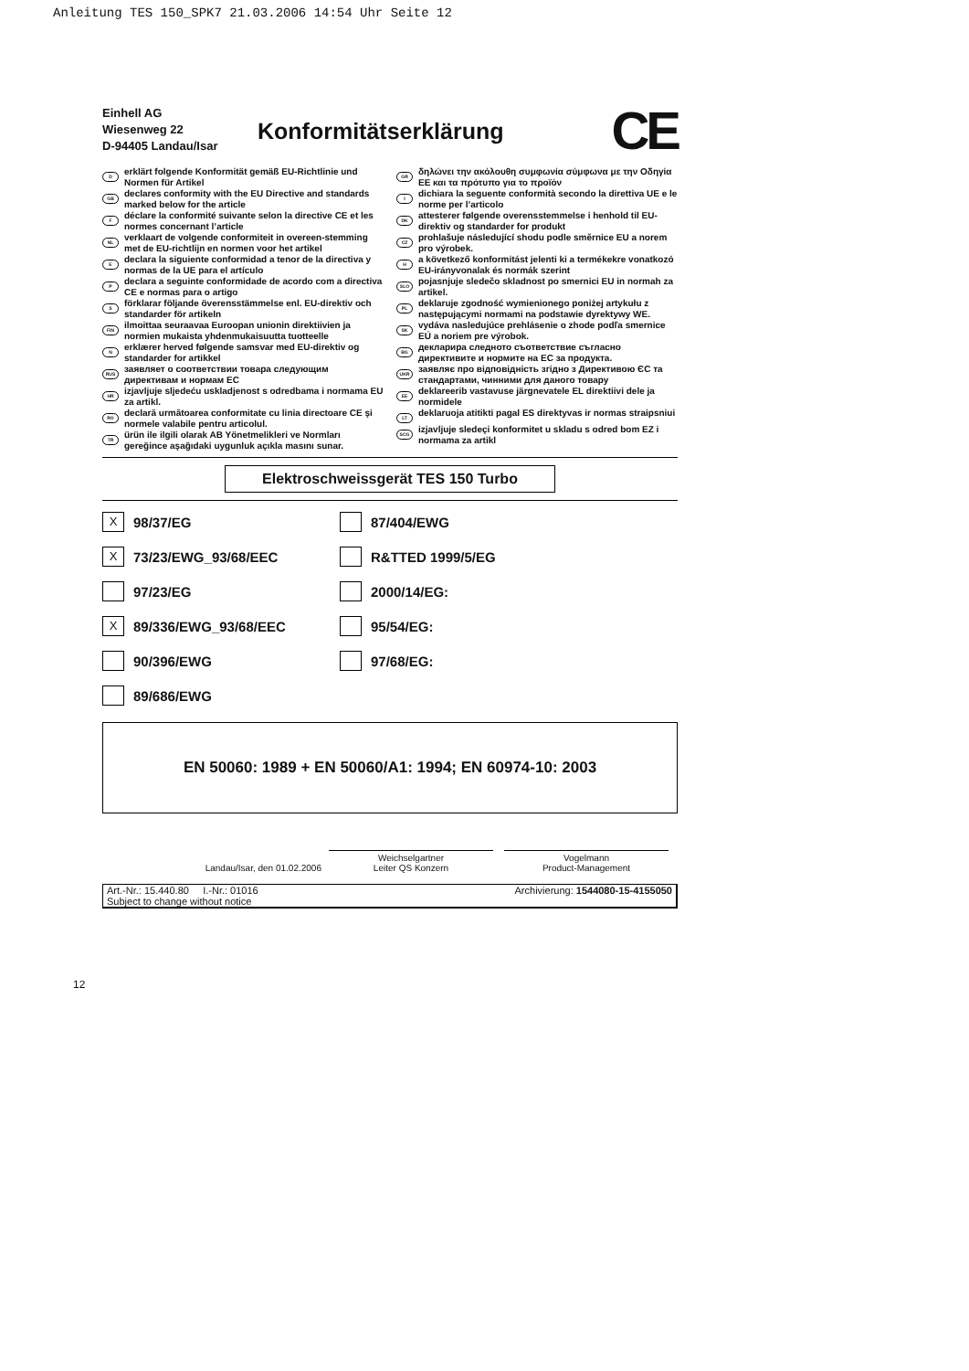Anleitung TES 150_SPK7 21.03.2006 14:54 Uhr Seite 12
Einhell AG
Wiesenweg 22
D-94405 Landau/Isar
Konformitätserklärung
CE
Derklärt folgende Konformität gemäß EU-Richtlinie und Normen für Artikel
GB declares conformity with the EU Directive and standards marked below for the article
Fdéclare la conformité suivante selon la directive CE et les normes concernant l’article
NL verklaart de volgende conformiteit in overeen-stemming met de EU-richtlijn en normen voor het artikel
Edeclara la siguiente conformidad a tenor de la directiva y normas de la UE para el artículo
Pdeclara a seguinte conformidade de acordo com a directiva CE e normas para o artigo
Sförklarar följande överensstämmelse enl. EU-direktiv och standarder för artikeln
FIN ilmoittaa seuraavaa Euroopan unionin direktiivien ja normien mukaista yhdenmukaisuutta tuotteelle
Nerklærer herved følgende samsvar med EU-direktiv og standarder for artikkel
RUS заявляет о соответствии товара следующим директивам и нормам ЕС
HR izjavljuje sljedeću uskladjenost s odredbama i normama EU za artikl.
RO declară următoarea conformitate cu linia directoare CE şi normele valabile pentru articolul.
TR ürün ile ilgili olarak AB Yönetmelikleri ve Normları gereğince aşağıdaki uygunluk açıkla masını sunar.
GR δηλώνει την ακόλουθη συμφωνία σύμφωνα με την Οδηγία ΕΕ και τα πρότυπο για το προϊόν
Idichiara la seguente conformità secondo la direttiva UE e le norme per l’articolo
DK attesterer følgende overensstemmelse i henhold til EU-direktiv og standarder for produkt
CZ prohlašuje následující shodu podle směrnice EU a norem pro výrobek.
Ha következő konformitást jelenti ki a termékekre vonatkozó EU-irányvonalak és normák szerint
SLO pojasnjuje sledečo skladnost po smernici EU in normah za artikel.
PL deklaruje zgodność wymienionego poniżej artykułu z następującymi normami na podstawie dyrektywy WE.
SK vydáva nasledujúce prehlásenie o zhode podľa smernice EÚ a noriem pre výrobok.
BG декларира следното съответствие съгласно директивите и нормите на ЕС за продукта.
UKR заявляє про відповідність згідно з Директивою ЄС та стандартами, чинними для даного товару
EE deklareerib vastavuse järgnevatele EL direktiivi dele ja normidele
LT deklaruoja atitikti pagal ES direktyvas ir normas straipsniui
SCG izjavljuje sledeçi konformitet u skladu s odred bom EZ i normama za artikl
Elektroschweissgerät TES 150 Turbo
X 98/37/EG
87/404/EWG
X 73/23/EWG_93/68/EEC
R&TTED 1999/5/EG
97/23/EG
2000/14/EG:
X 89/336/EWG_93/68/EEC
95/54/EG:
90/396/EWG
97/68/EG:
89/686/EWG
EN 50060: 1989 + EN 50060/A1: 1994; EN 60974-10: 2003
Landau/Isar, den 01.02.2006
Weichselgartner
Leiter QS Konzern
Vogelmann
Product-Management
Art.-Nr.: 15.440.80 I.-Nr.: 01016
Subject to change without notice Archivierung: 1544080-15-4155050
12